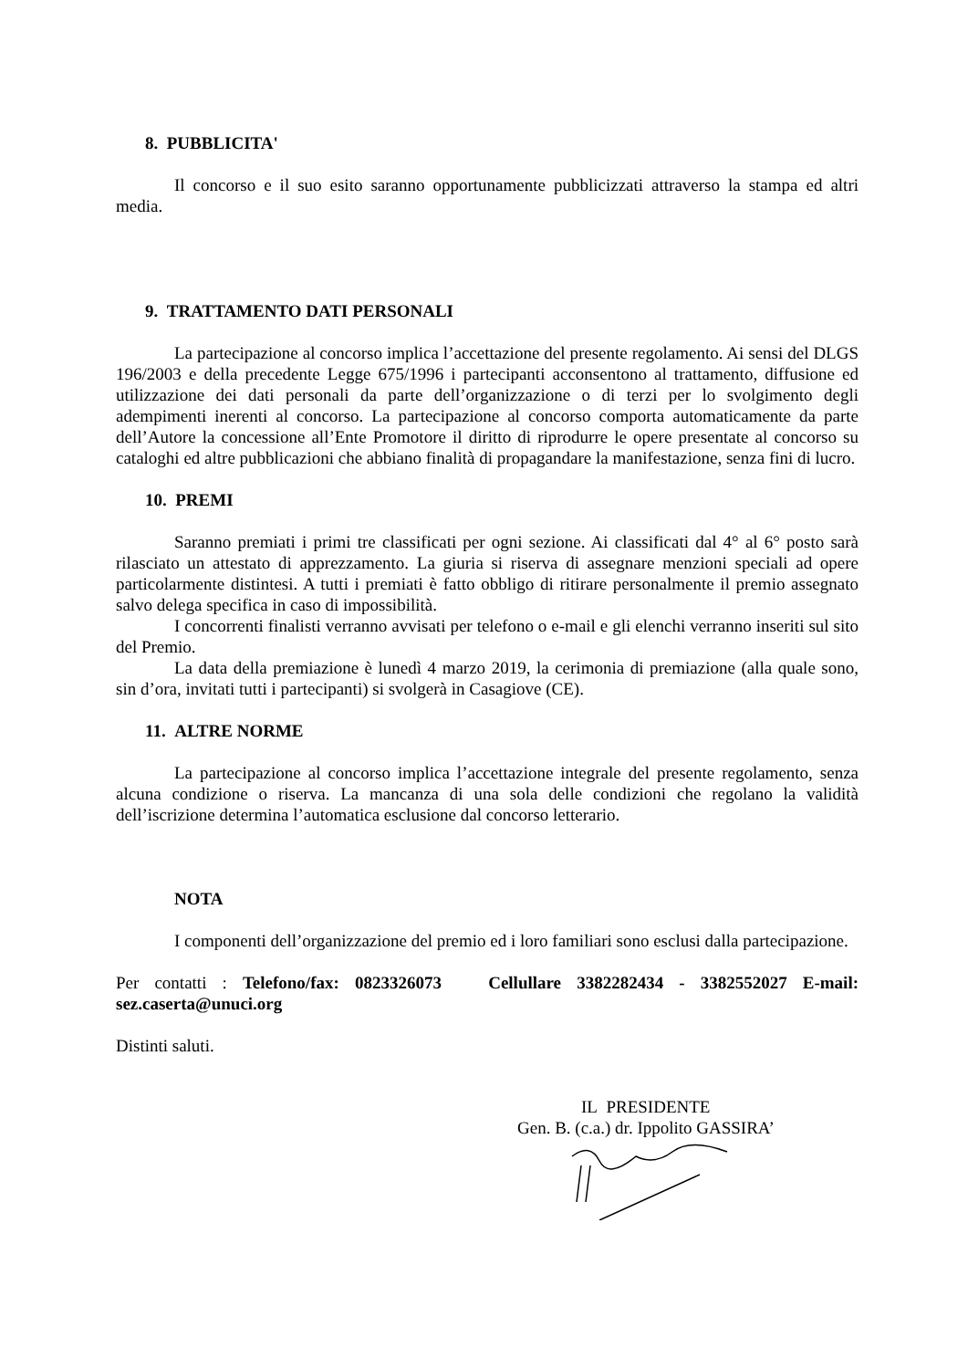8. PUBBLICITA'
Il concorso e il suo esito saranno opportunamente pubblicizzati attraverso la stampa ed altri media.
9. TRATTAMENTO DATI PERSONALI
La partecipazione al concorso implica l’accettazione del presente regolamento. Ai sensi del DLGS 196/2003 e della precedente Legge 675/1996 i partecipanti acconsentono al trattamento, diffusione ed utilizzazione dei dati personali da parte dell’organizzazione o di terzi per lo svolgimento degli adempimenti inerenti al concorso. La partecipazione al concorso comporta automaticamente da parte dell’Autore la concessione all’Ente Promotore il diritto di riprodurre le opere presentate al concorso su cataloghi ed altre pubblicazioni che abbiano finalità di propagandare la manifestazione, senza fini di lucro.
10. PREMI
Saranno premiati i primi tre classificati per ogni sezione. Ai classificati dal 4° al 6° posto sarà rilasciato un attestato di apprezzamento. La giuria si riserva di assegnare menzioni speciali ad opere particolarmente distintesi. A tutti i premiati è fatto obbligo di ritirare personalmente il premio assegnato salvo delega specifica in caso di impossibilità.
I concorrenti finalisti verranno avvisati per telefono o e-mail e gli elenchi verranno inseriti sul sito del Premio.
La data della premiazione è lunedì 4 marzo 2019, la cerimonia di premiazione (alla quale sono, sin d’ora, invitati tutti i partecipanti) si svolgerà in Casagiove (CE).
11. ALTRE NORME
La partecipazione al concorso implica l’accettazione integrale del presente regolamento, senza alcuna condizione o riserva. La mancanza di una sola delle condizioni che regolano la validità dell’iscrizione determina l’automatica esclusione dal concorso letterario.
NOTA
I componenti dell’organizzazione del premio ed i loro familiari sono esclusi dalla partecipazione.
Per contatti : Telefono/fax: 0823326073 Cellullare 3382282434 - 3382552027 E-mail: sez.caserta@unuci.org
Distinti saluti.
IL PRESIDENTE
Gen. B. (c.a.) dr. Ippolito GASSIRA’